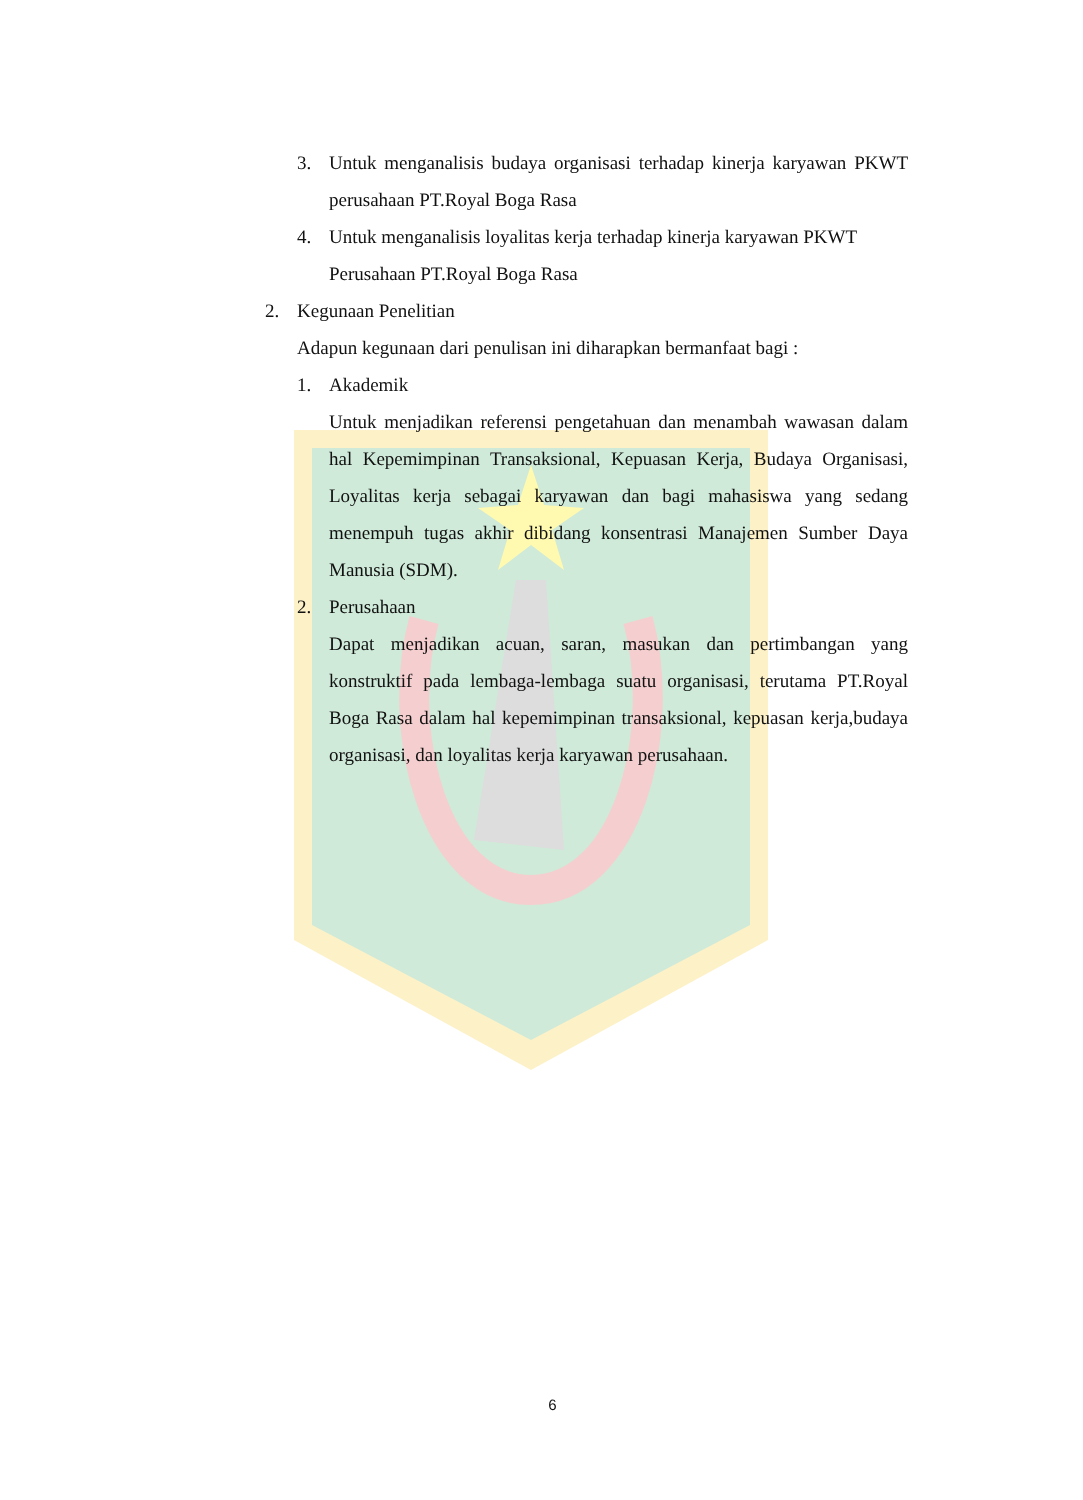3. Untuk menganalisis budaya organisasi terhadap kinerja karyawan PKWT perusahaan PT.Royal Boga Rasa
4. Untuk menganalisis loyalitas kerja terhadap kinerja karyawan PKWT Perusahaan PT.Royal Boga Rasa
2. Kegunaan Penelitian
Adapun kegunaan dari penulisan ini diharapkan bermanfaat bagi :
1. Akademik
Untuk menjadikan referensi pengetahuan dan menambah wawasan dalam hal Kepemimpinan Transaksional, Kepuasan Kerja, Budaya Organisasi, Loyalitas kerja sebagai karyawan dan bagi mahasiswa yang sedang menempuh tugas akhir dibidang konsentrasi Manajemen Sumber Daya Manusia (SDM).
2. Perusahaan
Dapat menjadikan acuan, saran, masukan dan pertimbangan yang konstruktif pada lembaga-lembaga suatu organisasi, terutama PT.Royal Boga Rasa dalam hal kepemimpinan transaksional, kepuasan kerja,budaya organisasi, dan loyalitas kerja karyawan perusahaan.
6